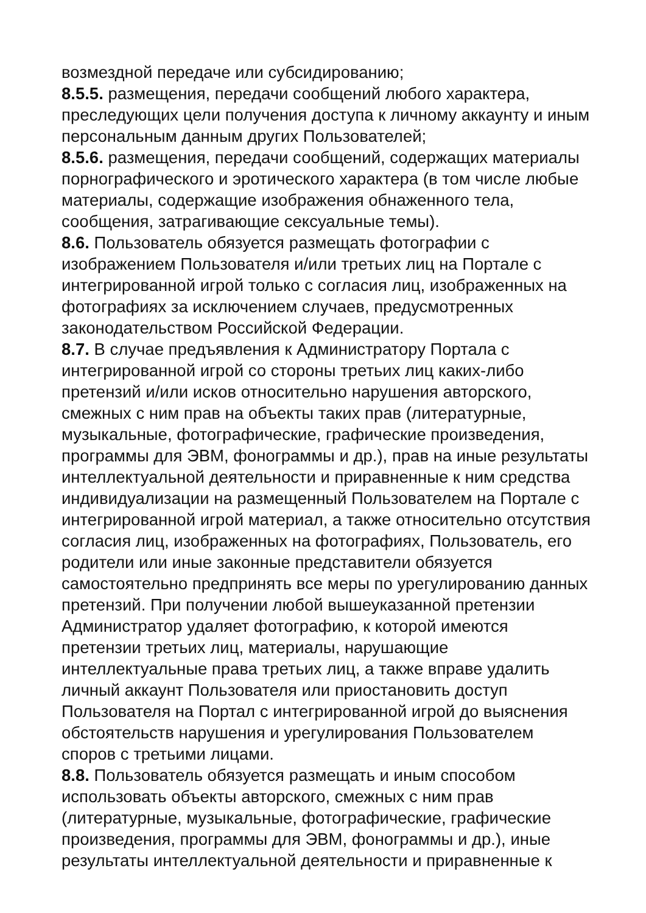возмездной передаче или субсидированию;
8.5.5. размещения, передачи сообщений любого характера, преследующих цели получения доступа к личному аккаунту и иным персональным данным других Пользователей;
8.5.6. размещения, передачи сообщений, содержащих материалы порнографического и эротического характера (в том числе любые материалы, содержащие изображения обнаженного тела, сообщения, затрагивающие сексуальные темы).
8.6. Пользователь обязуется размещать фотографии с изображением Пользователя и/или третьих лиц на Портале с интегрированной игрой только с согласия лиц, изображенных на фотографиях за исключением случаев, предусмотренных законодательством Российской Федерации.
8.7. В случае предъявления к Администратору Портала с интегрированной игрой со стороны третьих лиц каких-либо претензий и/или исков относительно нарушения авторского, смежных с ним прав на объекты таких прав (литературные, музыкальные, фотографические, графические произведения, программы для ЭВМ, фонограммы и др.), прав на иные результаты интеллектуальной деятельности и приравненные к ним средства индивидуализации на размещенный Пользователем на Портале с интегрированной игрой материал, а также относительно отсутствия согласия лиц, изображенных на фотографиях, Пользователь, его родители или иные законные представители обязуется самостоятельно предпринять все меры по урегулированию данных претензий. При получении любой вышеуказанной претензии Администратор удаляет фотографию, к которой имеются претензии третьих лиц, материалы, нарушающие интеллектуальные права третьих лиц, а также вправе удалить личный аккаунт Пользователя или приостановить доступ Пользователя на Портал с интегрированной игрой до выяснения обстоятельств нарушения и урегулирования Пользователем споров с третьими лицами.
8.8. Пользователь обязуется размещать и иным способом использовать объекты авторского, смежных с ним прав (литературные, музыкальные, фотографические, графические произведения, программы для ЭВМ, фонограммы и др.), иные результаты интеллектуальной деятельности и приравненные к